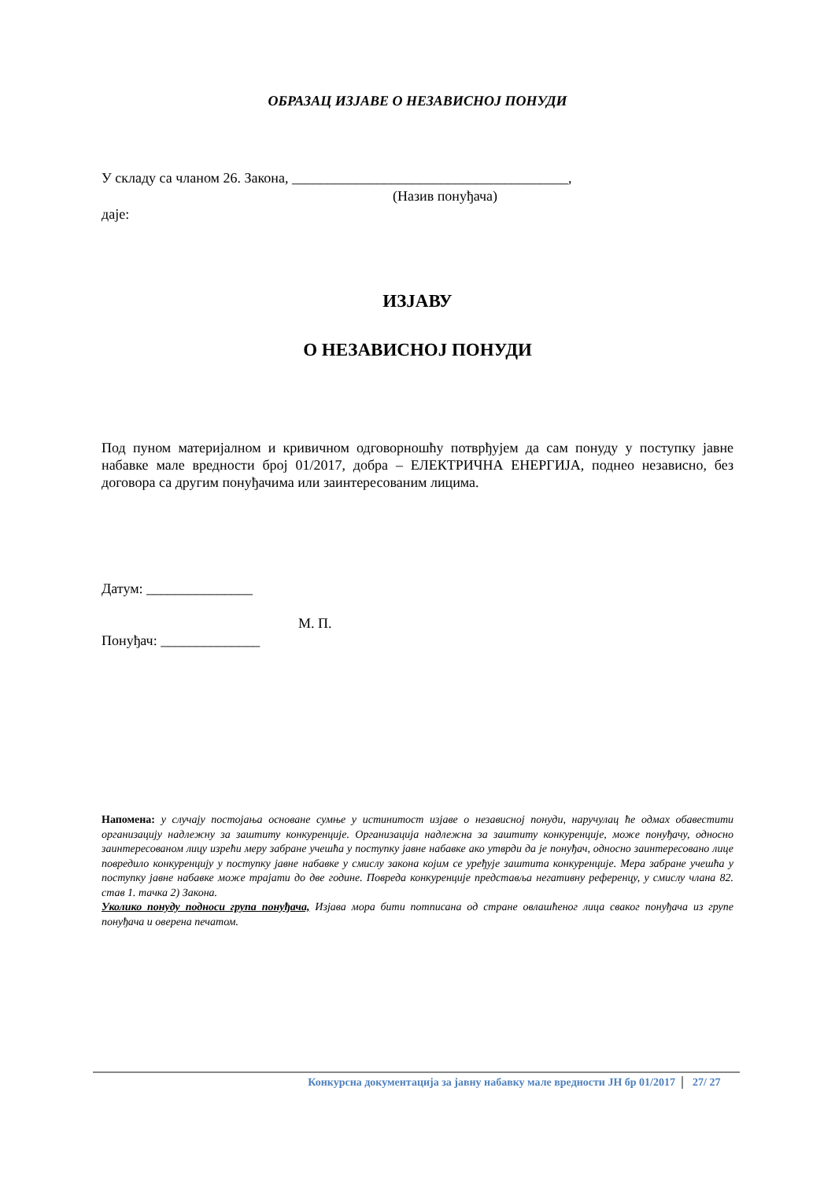ОБРАЗАЦ ИЗЈАВЕ О НЕЗАВИСНОЈ ПОНУДИ
У складу са чланом 26. Закона, _______________________________________,
(Назив понуђача)
даје:
ИЗЈАВУ
О НЕЗАВИСНОЈ ПОНУДИ
Под пуном материјалном и кривичном одговорношћу потврђујем да сам понуду у поступку јавне набавке мале вредности број 01/2017, добра – ЕЛЕКТРИЧНА ЕНЕРГИЈА, поднео независно, без договора са другим понуђачима или заинтересованим лицима.
Датум: _______________
М. П.
Понуђач: ______________
Напомена: у случају постојања основане сумње у истинитост изјаве о независној понуди, наручулац ће одмах обавестити организацију надлежну за заштиту конкуренције. Организација надлежна за заштиту конкуренције, може понуђачу, односно заинтересованом лицу изрећи меру забране учешћа у поступку јавне набавке ако утврди да је понуђач, односно заинтересовано лице повредило конкуренцију у поступку јавне набавке у смислу закона којим се уређује заштита конкуренције. Мера забране учешћа у поступку јавне набавке може трајати до две године. Повреда конкуренције представља негативну референцу, у смислу члана 82. став 1. тачка 2) Закона.
Уколико понуду подноси група понуђача, Изјава мора бити потписана од стране овлашћеног лица сваког понуђача из групе понуђача и оверена печатом.
Конкурсна документација за јавну набавку мале вредности ЈН бр 01/2017 27/ 27